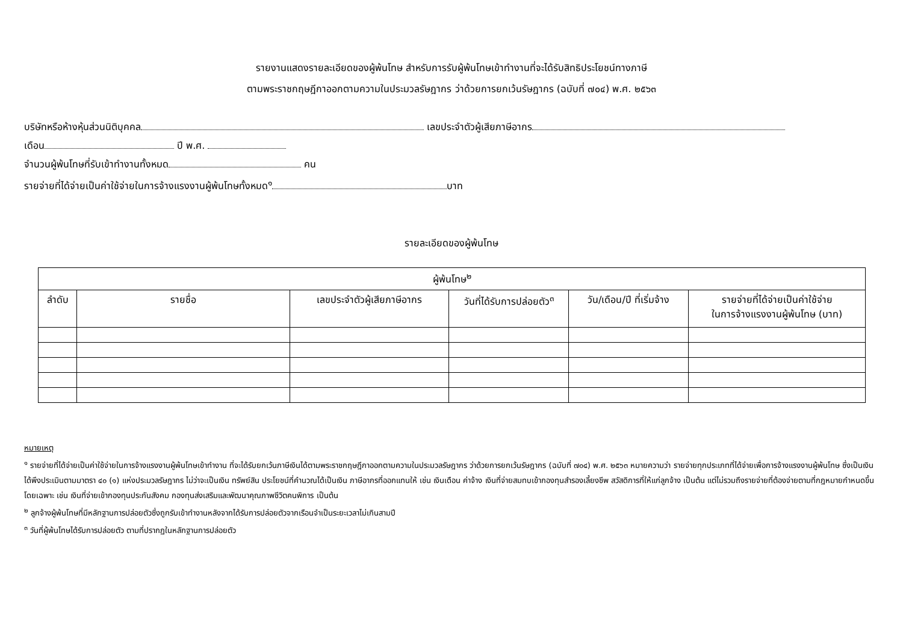รายงานแสดงรายละเอียดของผู้พ้นโทษ สำหรับการรับผู้พ้นโทษเข้าทำงานที่จะได้รับสิทธิประโยชน์ทางภาษี
ตามพระราชกฤษฎีกาออกตามความในประมวลรัษฎากร ว่าด้วยการยกเว้นรัษฎากร (ฉบับที่ ๗๐๔) พ.ศ. ๒๕๖๓
บริษัทหรือห้างหุ้นส่วนนิติบุคคล เลขประจำตัวผู้เสียภาษีอากร
เดือน ปี พ.ศ.
จำนวนผู้พ้นโทษที่รับเข้าทำงานทั้งหมด คน
รายจ่ายที่ได้จ่ายเป็นค่าใช้จ่ายในการจ้างแรงงานผู้พ้นโทษทั้งหมด<sup>๑</sup> บาท
รายละเอียดของผู้พ้นโทษ
| ผู้พ้นโทษ<sup>๒</sup> | | | | | |
| --- | --- | --- | --- | --- | --- |
| ลำดับ | รายชื่อ | เลขประจำตัวผู้เสียภาษีอากร | วันที่ได้รับการปล่อยตัว<sup>๓</sup> | วัน/เดือน/ปี ที่เริ่มจ้าง | รายจ่ายที่ได้จ่ายเป็นค่าใช้จ่าย ในการจ้างแรงงานผู้พ้นโทษ (บาท) |
หมายเหตุ
<sup>๑</sup> รายจ่ายที่ได้จ่ายเป็นค่าใช้จ่ายในการจ้างแรงงานผู้พ้นโทษเข้าทำงาน ที่จะได้รับยกเว้นภาษีเงินได้ตามพระราชกฤษฎีกาออกตามความในประมวลรัษฎากร ว่าด้วยการยกเว้นรัษฎากร (ฉบับที่ ๗๐๔) พ.ศ. ๒๕๖๓ หมายความว่า รายจ่ายทุกประเภทที่ได้จ่ายเพื่อการจ้างแรงงานผู้พ้นโทษ ซึ่งเป็นเงินได้พึงประเมินตามมาตรา ๔๐ (๑) แห่งประมวลรัษฎากร ไม่ว่าจะเป็นเงิน ทรัพย์สิน ประโยชน์ที่คำนวณได้เป็นเงิน ภาษีอากรที่ออกแทนให้ เช่น เงินเดือน ค่าจ้าง เงินที่จ่ายสมทบเข้ากองทุนสำรองเลี้ยงชีพ สวัสดิการที่ให้แก่ลูกจ้าง เป็นต้น แต่ไม่รวมถึงรายจ่ายที่ต้องจ่ายตามที่กฎหมายกำหนดขึ้นโดยเฉพาะ เช่น เงินที่จ่ายเข้ากองทุนประกันสังคม กองทุนส่งเสริมและพัฒนาคุณภาพชีวิตคนพิการ เป็นต้น
<sup>๒</sup> ลูกจ้างผู้พ้นโทษที่มีหลักฐานการปล่อยตัวซึ่งถูกรับเข้าทำงานหลังจากได้รับการปล่อยตัวจากเรือนจำเป็นระยะเวลาไม่เกินสามปี
<sup>๓</sup> วันที่ผู้พ้นโทษได้รับการปล่อยตัว ตามที่ปรากฏในหลักฐานการปล่อยตัว